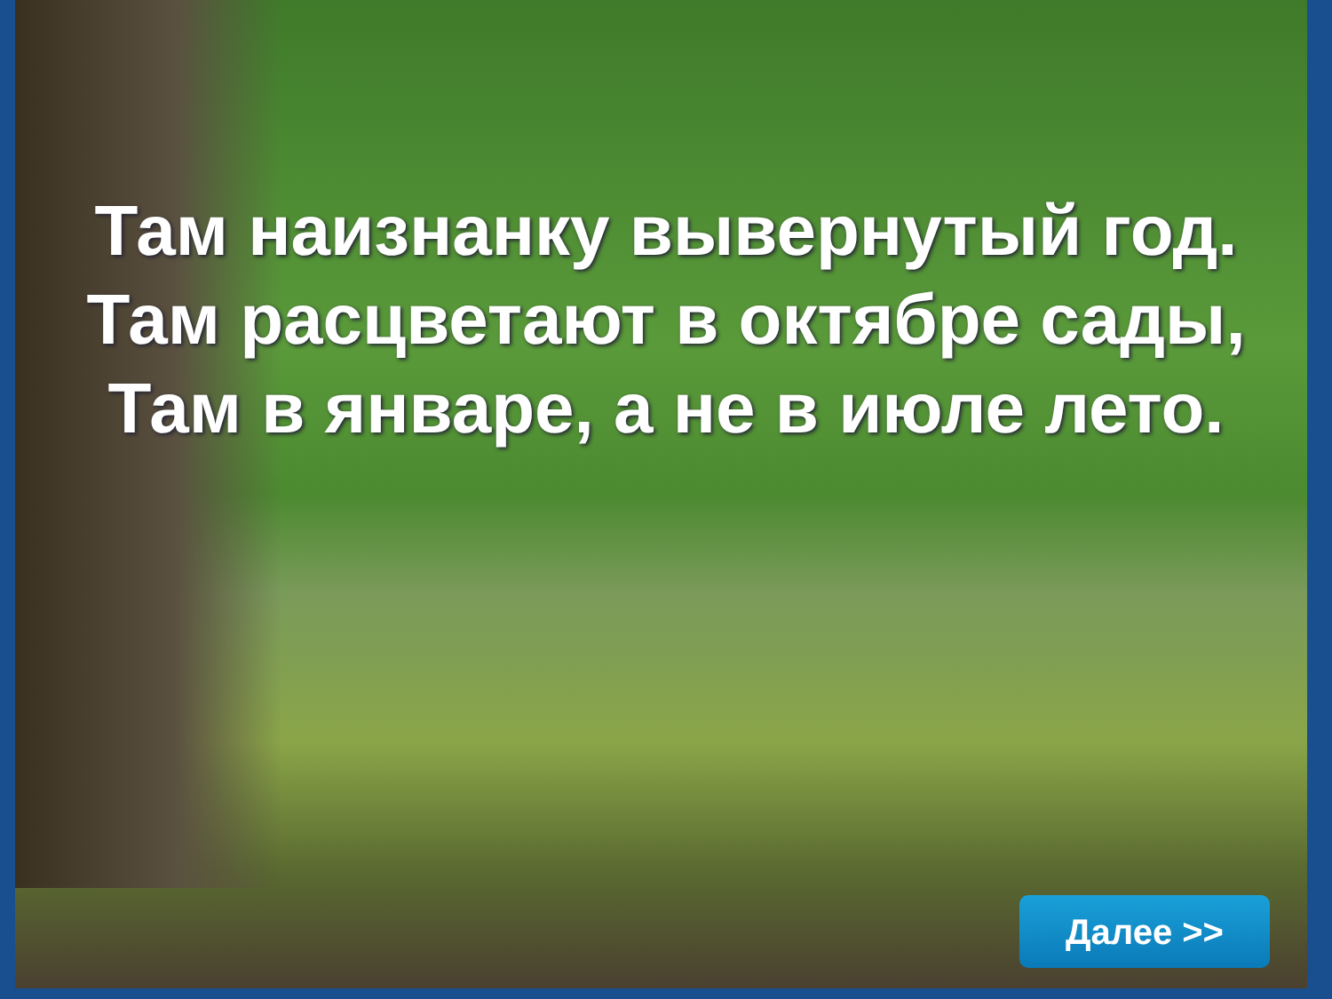Там наизнанку вывернутый год.
Там расцветают в октябре сады,
Там в январе, а не в июле лето.
Далее >>